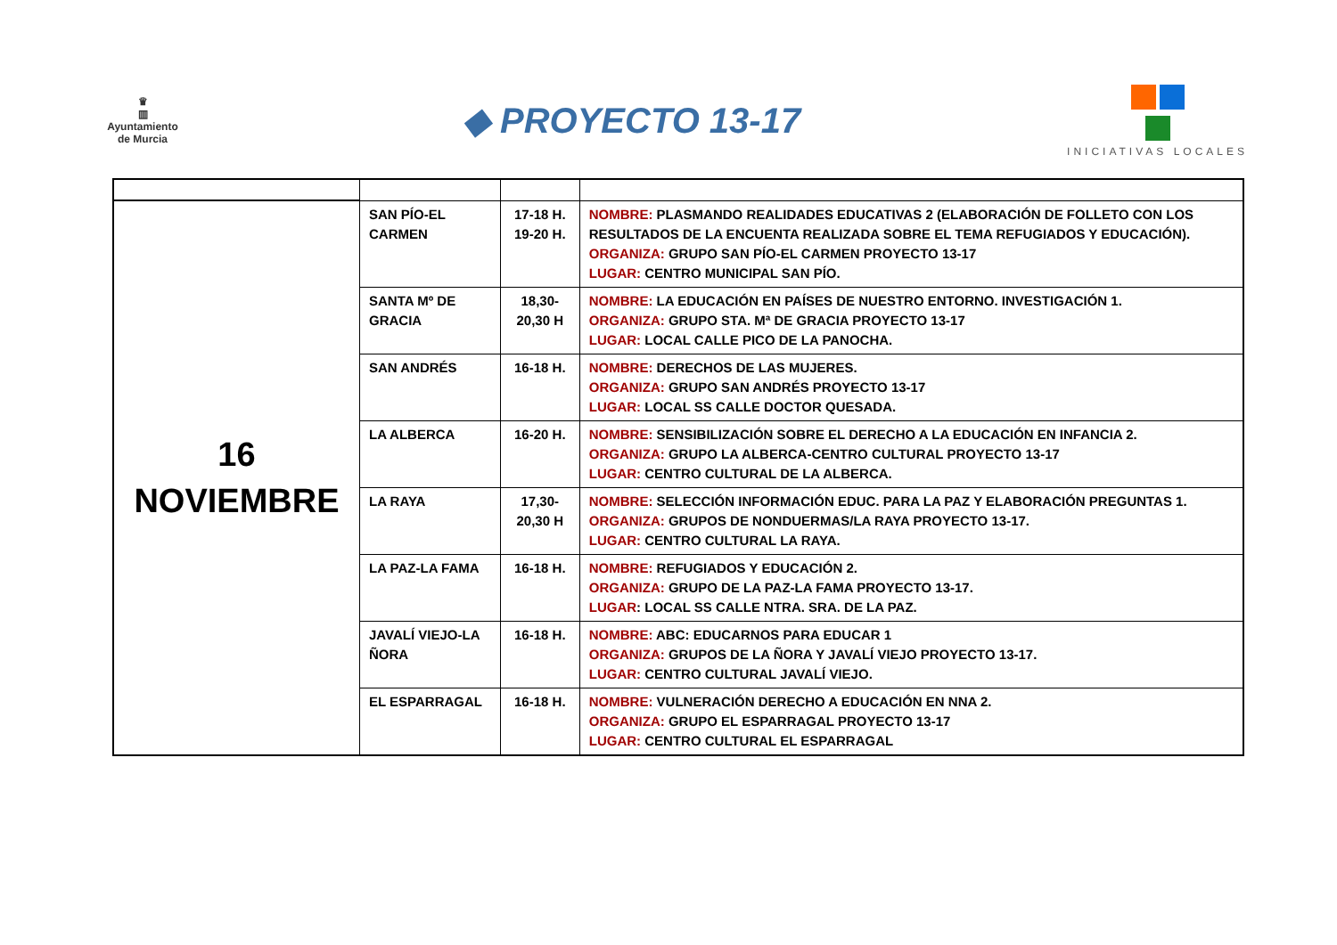♛
▥
Ayuntamiento
de Murcia
◆ PROYECTO 13-17
INICIATIVAS LOCALES
| 16 NOVIEMBRE | SAN PÍO-EL CARMEN | 17-18 H. 19-20 H. | NOMBRE: PLASMANDO REALIDADES EDUCATIVAS 2 (ELABORACIÓN DE FOLLETO CON LOS RESULTADOS DE LA ENCUENTA REALIZADA SOBRE EL TEMA REFUGIADOS Y EDUCACIÓN). ORGANIZA: GRUPO SAN PÍO-EL CARMEN PROYECTO 13-17 LUGAR: CENTRO MUNICIPAL SAN PÍO. |
| | SANTA Mº DE GRACIA | 18,30-20,30 H | NOMBRE: LA EDUCACIÓN EN PAÍSES DE NUESTRO ENTORNO. INVESTIGACIÓN 1. ORGANIZA: GRUPO STA. Mª DE GRACIA PROYECTO 13-17 LUGAR: LOCAL CALLE PICO DE LA PANOCHA. |
| | SAN ANDRÉS | 16-18 H. | NOMBRE: DERECHOS DE LAS MUJERES. ORGANIZA: GRUPO SAN ANDRÉS PROYECTO 13-17 LUGAR: LOCAL SS CALLE DOCTOR QUESADA. |
| | LA ALBERCA | 16-20 H. | NOMBRE: SENSIBILIZACIÓN SOBRE EL DERECHO A LA EDUCACIÓN EN INFANCIA 2. ORGANIZA: GRUPO LA ALBERCA-CENTRO CULTURAL PROYECTO 13-17 LUGAR: CENTRO CULTURAL DE LA ALBERCA. |
| | LA RAYA | 17,30-20,30 H | NOMBRE: SELECCIÓN INFORMACIÓN EDUC. PARA LA PAZ Y ELABORACIÓN PREGUNTAS 1. ORGANIZA: GRUPOS DE NONDUERMAS/LA RAYA PROYECTO 13-17. LUGAR: CENTRO CULTURAL LA RAYA. |
| | LA PAZ-LA FAMA | 16-18 H. | NOMBRE: REFUGIADOS Y EDUCACIÓN 2. ORGANIZA: GRUPO DE LA PAZ-LA FAMA PROYECTO 13-17. LUGAR : LOCAL SS CALLE NTRA. SRA. DE LA PAZ. |
| | JAVALÍ VIEJO-LA ÑORA | 16-18 H. | NOMBRE: ABC: EDUCARNOS PARA EDUCAR 1 ORGANIZA: GRUPOS DE LA ÑORA Y JAVALÍ VIEJO PROYECTO 13-17. LUGAR: CENTRO CULTURAL JAVALÍ VIEJO. |
| | EL ESPARRAGAL | 16-18 H. | NOMBRE: VULNERACIÓN DERECHO A EDUCACIÓN EN NNA 2. ORGANIZA: GRUPO EL ESPARRAGAL PROYECTO 13-17 LUGAR: CENTRO CULTURAL EL ESPARRAGAL |